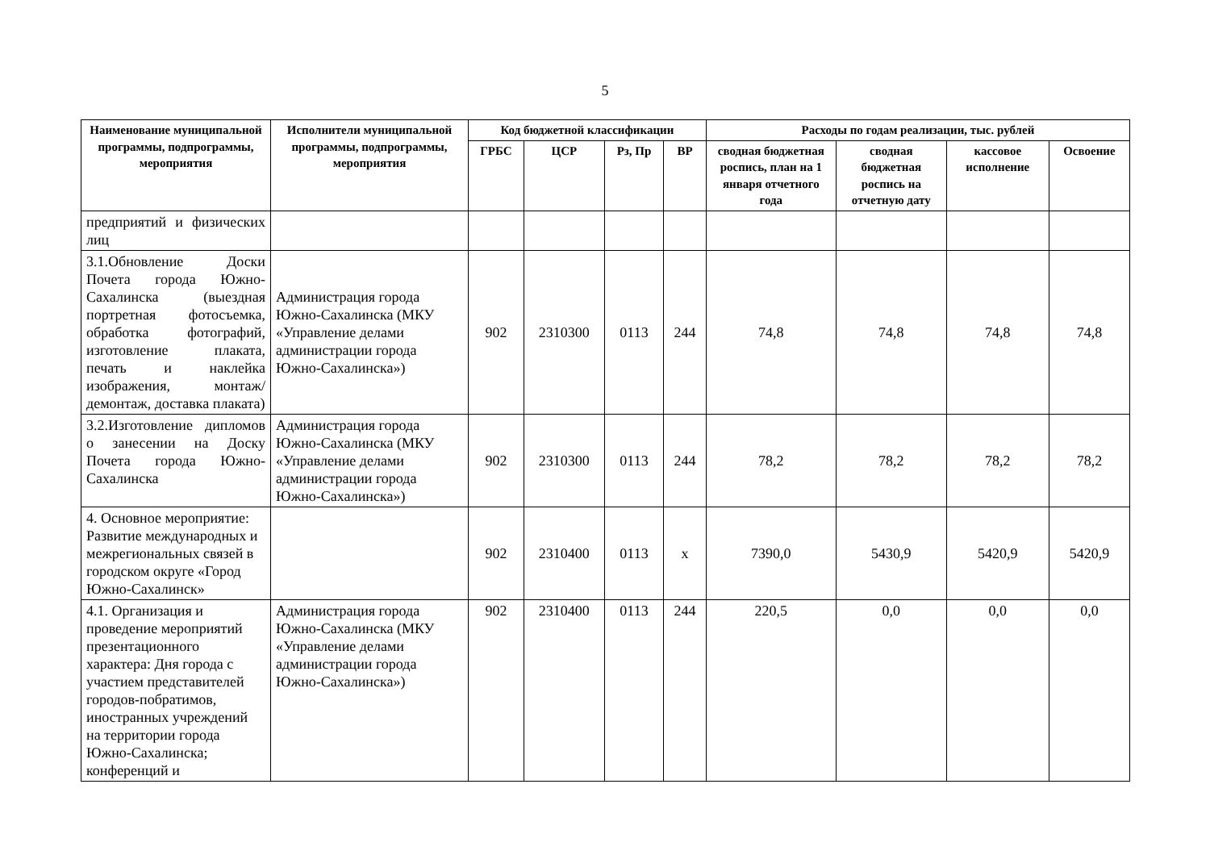5
| Наименование муниципальной программы, подпрограммы, мероприятия | Исполнители муниципальной программы, подпрограммы, мероприятия | Код бюджетной классификации | | | | Расходы по годам реализации, тыс. рублей | | | |
| --- | --- | --- | --- | --- | --- | --- | --- | --- | --- |
| | | ГРБС | ЦСР | Рз, Пр | ВР | сводная бюджетная роспись, план на 1 января отчетного года | сводная бюджетная роспись на отчетную дату | кассовое исполнение | Освоение |
| предприятий и физических лиц | | | | | | | | | |
| 3.1.Обновление Доски Почета города Южно-Сахалинска (выездная портретная фотосъемка, обработка фотографий, изготовление плаката, печать и наклейка изображения, монтаж/демонтаж, доставка плаката) | Администрация города Южно-Сахалинска (МКУ «Управление делами администрации города Южно-Сахалинска») | 902 | 2310300 | 0113 | 244 | 74,8 | 74,8 | 74,8 | 74,8 |
| 3.2.Изготовление дипломов о занесении на Доску Почета города Южно-Сахалинска | Администрация города Южно-Сахалинска (МКУ «Управление делами администрации города Южно-Сахалинска») | 902 | 2310300 | 0113 | 244 | 78,2 | 78,2 | 78,2 | 78,2 |
| 4. Основное мероприятие: Развитие международных и межрегиональных связей в городском округе «Город Южно-Сахалинск» | | 902 | 2310400 | 0113 | х | 7390,0 | 5430,9 | 5420,9 | 5420,9 |
| 4.1. Организация и проведение мероприятий презентационного характера: Дня города с участием представителей городов-побратимов, иностранных учреждений на территории города Южно-Сахалинска; конференций и | Администрация города Южно-Сахалинска (МКУ «Управление делами администрации города Южно-Сахалинска») | 902 | 2310400 | 0113 | 244 | 220,5 | 0,0 | 0,0 | 0,0 |